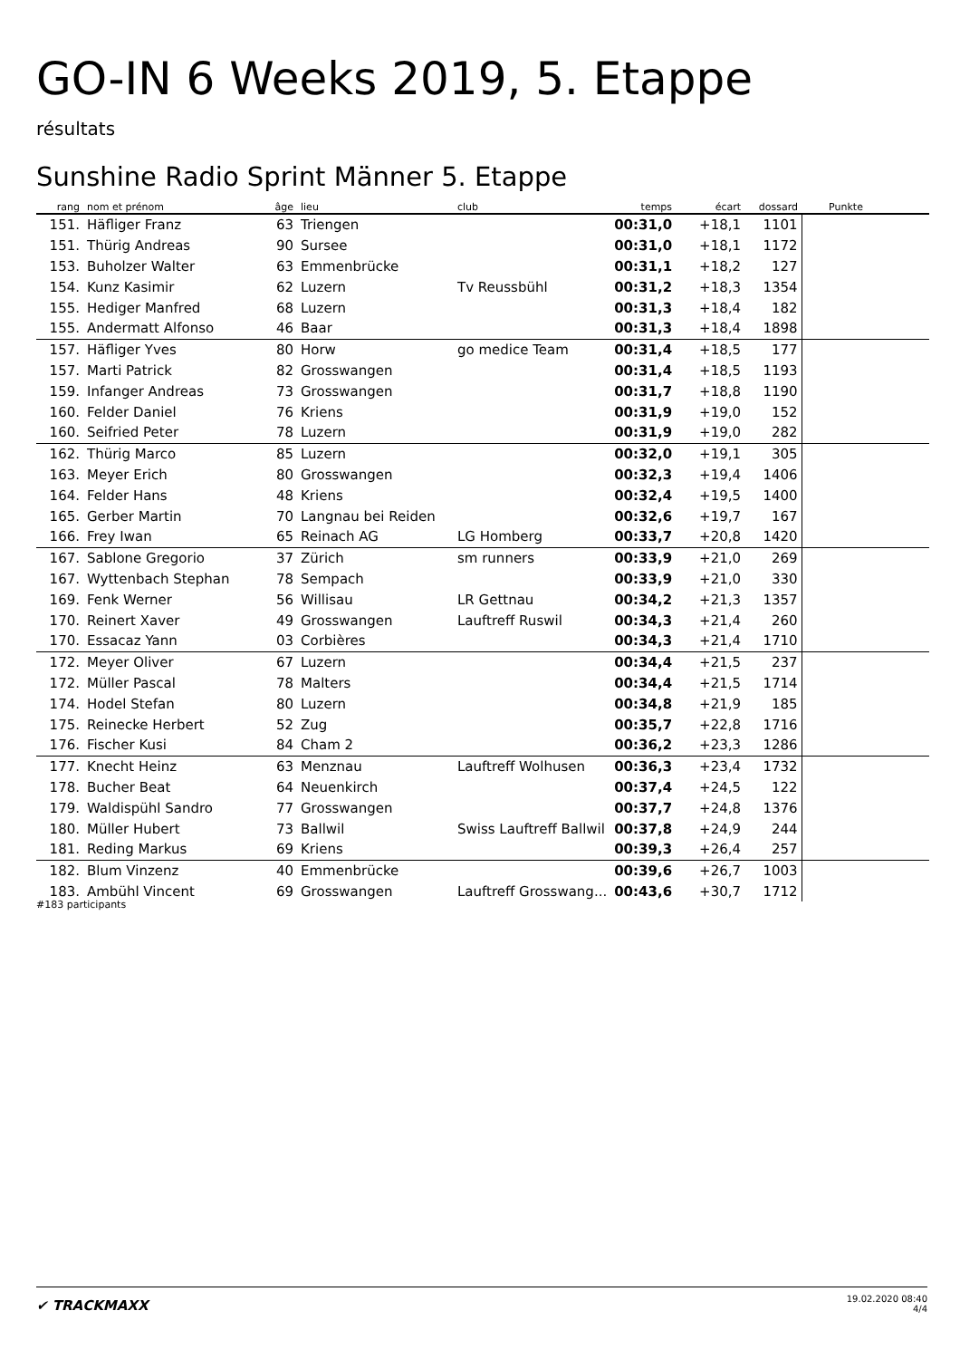GO-IN 6 Weeks 2019, 5. Etappe
résultats
Sunshine Radio Sprint Männer 5. Etappe
| rang | nom et prénom | âge | lieu | club | temps | écart | dossard | Punkte |
| --- | --- | --- | --- | --- | --- | --- | --- | --- |
| 151. | Häfliger Franz | 63 | Triengen | | 00:31,0 | +18,1 | 1101 | |
| 151. | Thürig Andreas | 90 | Sursee | | 00:31,0 | +18,1 | 1172 | |
| 153. | Buholzer Walter | 63 | Emmenbrücke | | 00:31,1 | +18,2 | 127 | |
| 154. | Kunz Kasimir | 62 | Luzern | Tv Reussbühl | 00:31,2 | +18,3 | 1354 | |
| 155. | Hediger Manfred | 68 | Luzern | | 00:31,3 | +18,4 | 182 | |
| 155. | Andermatt Alfonso | 46 | Baar | | 00:31,3 | +18,4 | 1898 | |
| 157. | Häfliger Yves | 80 | Horw | go medice Team | 00:31,4 | +18,5 | 177 | |
| 157. | Marti Patrick | 82 | Grosswangen | | 00:31,4 | +18,5 | 1193 | |
| 159. | Infanger Andreas | 73 | Grosswangen | | 00:31,7 | +18,8 | 1190 | |
| 160. | Felder Daniel | 76 | Kriens | | 00:31,9 | +19,0 | 152 | |
| 160. | Seifried Peter | 78 | Luzern | | 00:31,9 | +19,0 | 282 | |
| 162. | Thürig Marco | 85 | Luzern | | 00:32,0 | +19,1 | 305 | |
| 163. | Meyer Erich | 80 | Grosswangen | | 00:32,3 | +19,4 | 1406 | |
| 164. | Felder Hans | 48 | Kriens | | 00:32,4 | +19,5 | 1400 | |
| 165. | Gerber Martin | 70 | Langnau bei Reiden | | 00:32,6 | +19,7 | 167 | |
| 166. | Frey Iwan | 65 | Reinach AG | LG Homberg | 00:33,7 | +20,8 | 1420 | |
| 167. | Sablone Gregorio | 37 | Zürich | sm runners | 00:33,9 | +21,0 | 269 | |
| 167. | Wyttenbach Stephan | 78 | Sempach | | 00:33,9 | +21,0 | 330 | |
| 169. | Fenk Werner | 56 | Willisau | LR Gettnau | 00:34,2 | +21,3 | 1357 | |
| 170. | Reinert Xaver | 49 | Grosswangen | Lauftreff Ruswil | 00:34,3 | +21,4 | 260 | |
| 170. | Essacaz Yann | 03 | Corbières | | 00:34,3 | +21,4 | 1710 | |
| 172. | Meyer Oliver | 67 | Luzern | | 00:34,4 | +21,5 | 237 | |
| 172. | Müller Pascal | 78 | Malters | | 00:34,4 | +21,5 | 1714 | |
| 174. | Hodel Stefan | 80 | Luzern | | 00:34,8 | +21,9 | 185 | |
| 175. | Reinecke Herbert | 52 | Zug | | 00:35,7 | +22,8 | 1716 | |
| 176. | Fischer Kusi | 84 | Cham 2 | | 00:36,2 | +23,3 | 1286 | |
| 177. | Knecht Heinz | 63 | Menznau | Lauftreff Wolhusen | 00:36,3 | +23,4 | 1732 | |
| 178. | Bucher Beat | 64 | Neuenkirch | | 00:37,4 | +24,5 | 122 | |
| 179. | Waldispühl Sandro | 77 | Grosswangen | | 00:37,7 | +24,8 | 1376 | |
| 180. | Müller Hubert | 73 | Ballwil | Swiss Lauftreff Ballwil | 00:37,8 | +24,9 | 244 | |
| 181. | Reding Markus | 69 | Kriens | | 00:39,3 | +26,4 | 257 | |
| 182. | Blum Vinzenz | 40 | Emmenbrücke | | 00:39,6 | +26,7 | 1003 | |
| 183. | Ambühl Vincent | 69 | Grosswangen | Lauftreff Grosswang... | 00:43,6 | +30,7 | 1712 | |
#183 participants
✔ TRACKMAXX
19.02.2020 08:40
4/4